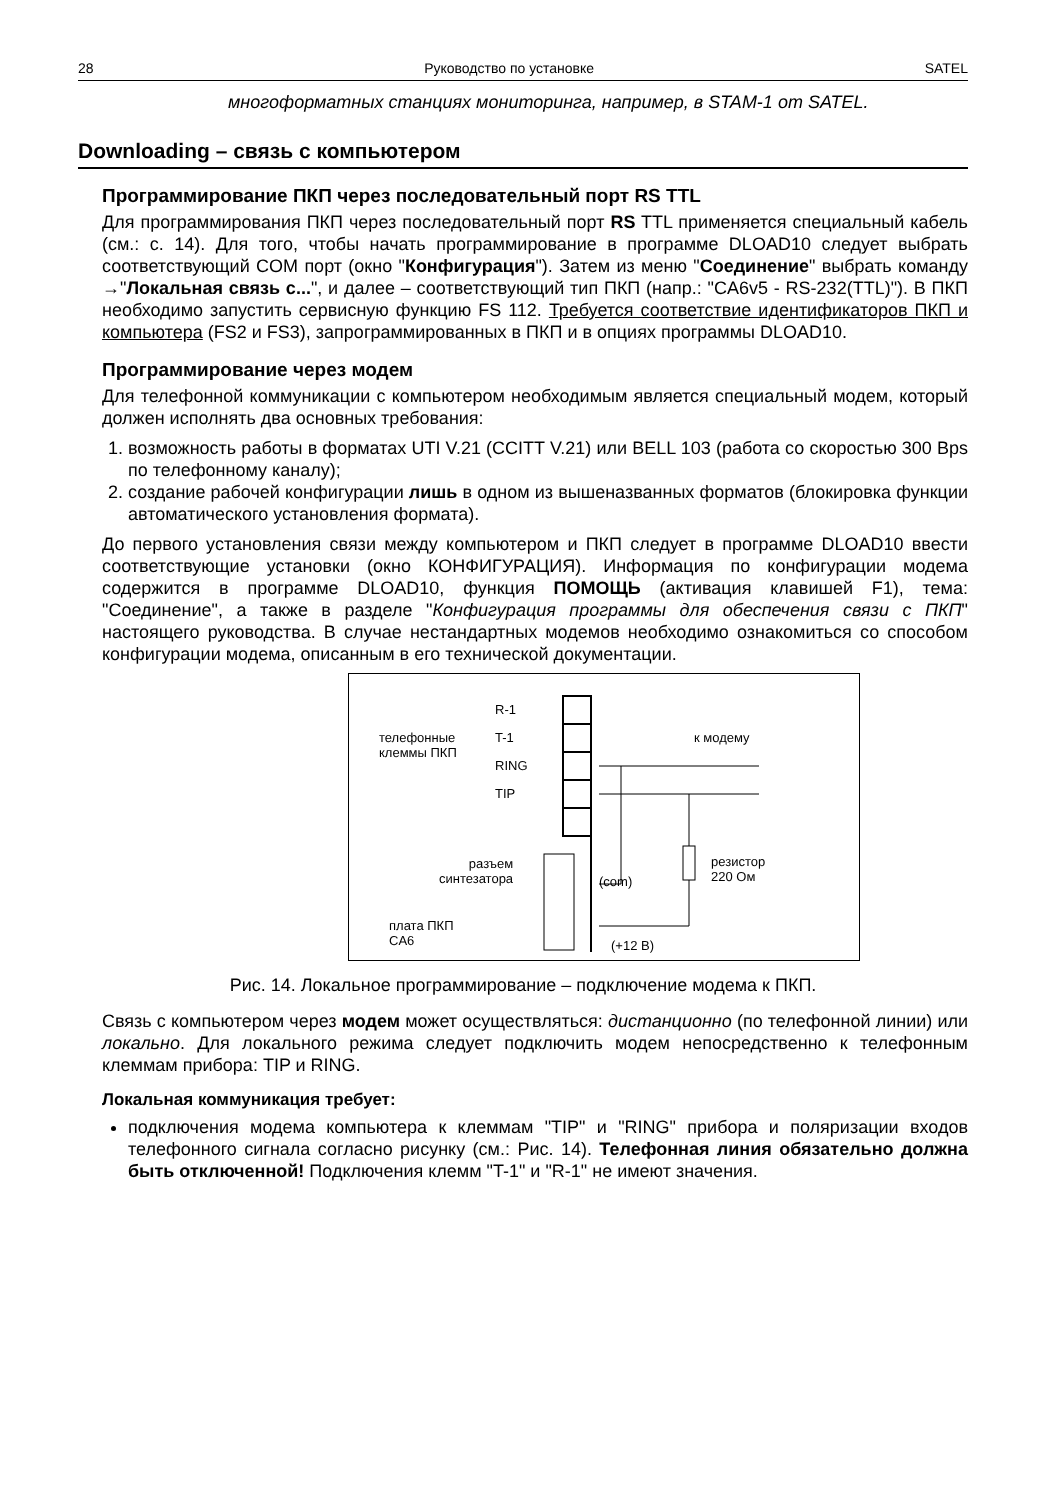28 Руководство по установке SATEL
многоформатных станциях мониторинга, например, в STAM-1 от SATEL.
Downloading – связь с компьютером
Программирование ПКП через последовательный порт RS TTL
Для программирования ПКП через последовательный порт RS TTL применяется специальный кабель (см.: с. 14). Для того, чтобы начать программирование в программе DLOAD10 следует выбрать соответствующий COM порт (окно "Конфигурация"). Затем из меню "Соединение" выбрать команду →"Локальная связь с...", и далее – соответствующий тип ПКП (напр.: "CA6v5 - RS-232(TTL)"). В ПКП необходимо запустить сервисную функцию FS 112. Требуется соответствие идентификаторов ПКП и компьютера (FS2 и FS3), запрограммированных в ПКП и в опциях программы DLOAD10.
Программирование через модем
Для телефонной коммуникации с компьютером необходимым является специальный модем, который должен исполнять два основных требования:
1. возможность работы в форматах UTI V.21 (CCITT V.21) или BELL 103 (работа со скоростью 300 Bps по телефонному каналу);
2. создание рабочей конфигурации лишь в одном из вышеназванных форматов (блокировка функции автоматического установления формата).
До первого установления связи между компьютером и ПКП следует в программе DLOAD10 ввести соответствующие установки (окно КОНФИГУРАЦИЯ). Информация по конфигурации модема содержится в программе DLOAD10, функция ПОМОЩЬ (активация клавишей F1), тема: "Соединение", а также в разделе "Конфигурация программы для обеспечения связи с ПКП" настоящего руководства. В случае нестандартных модемов необходимо ознакомиться со способом конфигурации модема, описанным в его технической документации.
R-1
T-1
RING
TIP
телефонные
клеммы ПКП
к модему
разъем
синтезатора
(com)
резистор
220 Ом
плата ПКП
CA6
(+12 В)
Рис. 14. Локальное программирование – подключение модема к ПКП.
Связь с компьютером через модем может осуществляться: дистанционно (по телефонной линии) или локально. Для локального режима следует подключить модем непосредственно к телефонным клеммам прибора: TIP и RING.
Локальная коммуникация требует:
подключения модема компьютера к клеммам "TIP" и "RING" прибора и поляризации входов телефонного сигнала согласно рисунку (см.: Рис. 14). Телефонная линия обязательно должна быть отключенной! Подключения клемм "T-1" и "R-1" не имеют значения.